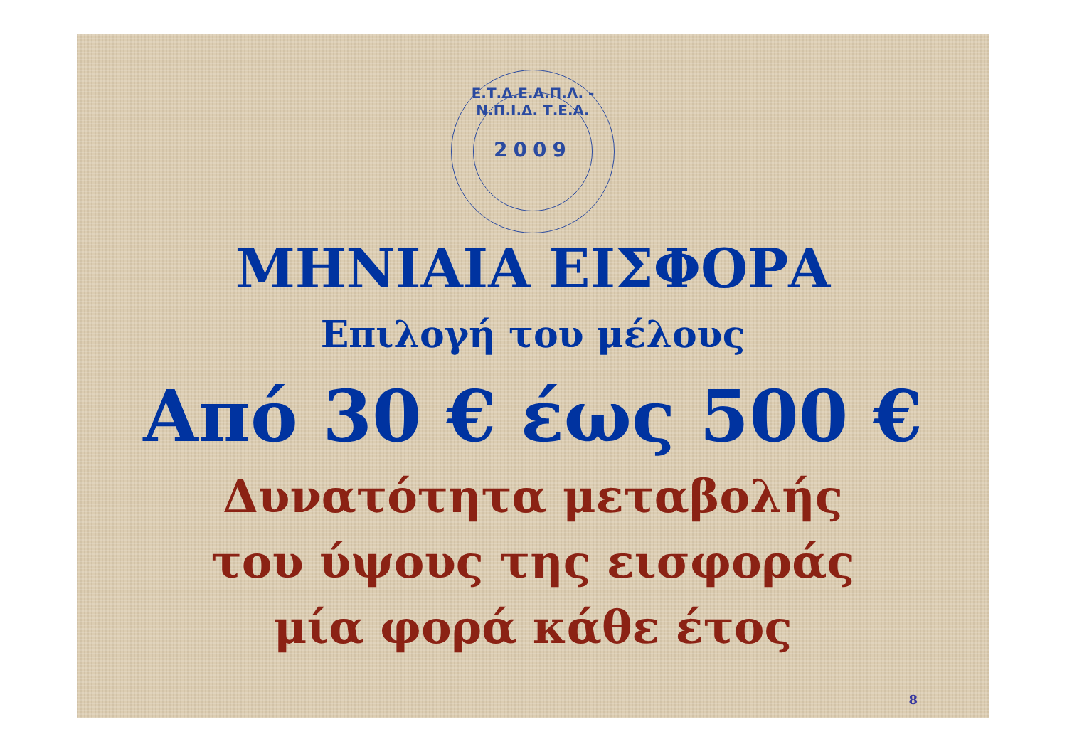Ε.Τ.Δ.Ε.Α.Π.Λ. - Ν.Π.Ι.Δ. Τ.Ε.Α.
2009
ΜΗΝΙΑΙΑ ΕΙΣΦΟΡΑ
Επιλογή του μέλους
Από 30 € έως 500 €
Δυνατότητα μεταβολής
του ύψους της εισφοράς
μία φορά κάθε έτος
8